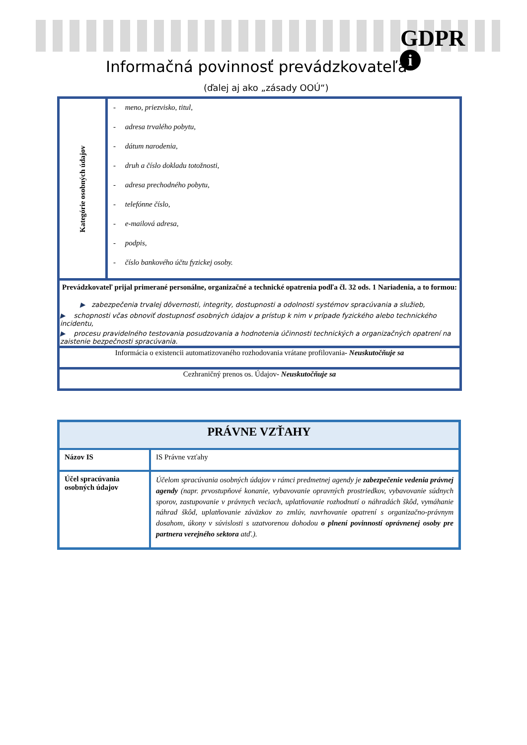GDPR
i
Informačná povinnosť prevádzkovateľa
(ďalej aj ako „zásady OOÚ“)
| Kategórie osobných údajov | - meno, priezvisko, titul, - adresa trvalého pobytu, - dátum narodenia, - druh a číslo dokladu totožnosti, - adresa prechodného pobytu, - telefónne číslo, - e-mailová adresa, - podpis, - číslo bankového účtu fyzickej osoby. |
| Prevádzkovateľ prijal primerané personálne, organizačné a technické opatrenia podľa čl. 32 ods. 1 Nariadenia, a to formou: ▶ zabezpečenia trvalej dôvernosti, integrity, dostupnosti a odolnosti systémov spracúvania a služieb, ▶ schopnosti včas obnoviť dostupnosť osobných údajov a prístup k nim v prípade fyzického alebo technického incidentu, ▶ procesu pravidelného testovania posudzovania a hodnotenia účinnosti technických a organizačných opatrení na zaistenie bezpečnosti spracúvania. | |
| Informácia o existencii automatizovaného rozhodovania vrátane profilovania - Neuskutočňuje sa | |
| Cezhraničný prenos os. Údajov - Neuskutočňuje sa | |
| PRÁVNE VZŤAHY | |
| Názov IS | IS Právne vzťahy |
| Účel spracúvania osobných údajov | Účelom spracúvania osobných údajov v rámci predmetnej agendy je zabezpečenie vedenia právnej agendy (napr. prvostupňové konanie, vybavovanie opravných prostriedkov, vybavovanie súdnych sporov, zastupovanie v právnych veciach, uplatňovanie rozhodnutí o náhradách škôd, vymáhanie náhrad škôd, uplatňovanie záväzkov zo zmlúv, navrhovanie opatrení s organizačno-právnym dosahom, úkony v súvislosti s uzatvorenou dohodou o plnení povinností oprávnenej osoby pre partnera verejného sektora atď.). |